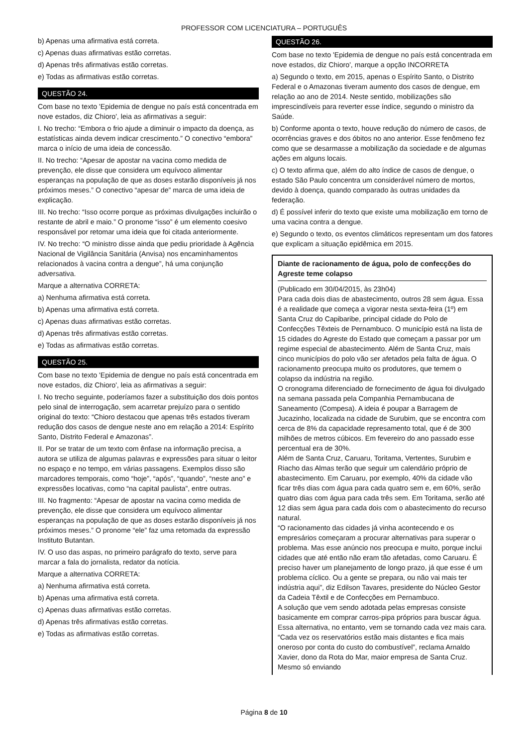PROFESSOR COM LICENCIATURA – PORTUGUÊS
b) Apenas uma afirmativa está correta.
c) Apenas duas afirmativas estão corretas.
d) Apenas três afirmativas estão corretas.
e) Todas as afirmativas estão corretas.
QUESTÃO 24.
Com base no texto 'Epidemia de dengue no país está concentrada em nove estados, diz Chioro', leia as afirmativas a seguir:
I. No trecho: “Embora o frio ajude a diminuir o impacto da doença, as estatísticas ainda devem indicar crescimento.” O conectivo “embora” marca o início de uma ideia de concessão.
II. No trecho: “Apesar de apostar na vacina como medida de prevenção, ele disse que considera um equívoco alimentar esperanças na população de que as doses estarão disponíveis já nos próximos meses.” O conectivo “apesar de” marca de uma ideia de explicação.
III. No trecho: “Isso ocorre porque as próximas divulgações incluirão o restante de abril e maio.” O pronome “isso” é um elemento coesivo responsável por retomar uma ideia que foi citada anteriormente.
IV. No trecho: “O ministro disse ainda que pediu prioridade à Agência Nacional de Vigilância Sanitária (Anvisa) nos encaminhamentos relacionados à vacina contra a dengue”, há uma conjunção adversativa.
Marque a alternativa CORRETA:
a) Nenhuma afirmativa está correta.
b) Apenas uma afirmativa está correta.
c) Apenas duas afirmativas estão corretas.
d) Apenas três afirmativas estão corretas.
e) Todas as afirmativas estão corretas.
QUESTÃO 25.
Com base no texto 'Epidemia de dengue no país está concentrada em nove estados, diz Chioro', leia as afirmativas a seguir:
I. No trecho seguinte, poderíamos fazer a substituição dos dois pontos pelo sinal de interrogação, sem acarretar prejuízo para o sentido original do texto: “Chioro destacou que apenas três estados tiveram redução dos casos de dengue neste ano em relação a 2014: Espírito Santo, Distrito Federal e Amazonas”.
II. Por se tratar de um texto com ênfase na informação precisa, a autora se utiliza de algumas palavras e expressões para situar o leitor no espaço e no tempo, em várias passagens. Exemplos disso são marcadores temporais, como “hoje”, “após”, “quando”, “neste ano” e expressões locativas, como “na capital paulista”, entre outras.
III. No fragmento: “Apesar de apostar na vacina como medida de prevenção, ele disse que considera um equívoco alimentar esperanças na população de que as doses estarão disponíveis já nos próximos meses.” O pronome “ele” faz uma retomada da expressão Instituto Butantan.
IV. O uso das aspas, no primeiro parágrafo do texto, serve para marcar a fala do jornalista, redator da notícia.
Marque a alternativa CORRETA:
a) Nenhuma afirmativa está correta.
b) Apenas uma afirmativa está correta.
c) Apenas duas afirmativas estão corretas.
d) Apenas três afirmativas estão corretas.
e) Todas as afirmativas estão corretas.
QUESTÃO 26.
Com base no texto 'Epidemia de dengue no país está concentrada em nove estados, diz Chioro', marque a opção INCORRETA
a) Segundo o texto, em 2015, apenas o Espírito Santo, o Distrito Federal e o Amazonas tiveram aumento dos casos de dengue, em relação ao ano de 2014. Neste sentido, mobilizações são imprescindíveis para reverter esse índice, segundo o ministro da Saúde.
b) Conforme aponta o texto, houve redução do número de casos, de ocorrências graves e dos óbitos no ano anterior. Esse fenômeno fez como que se desarmasse a mobilização da sociedade e de algumas ações em alguns locais.
c) O texto afirma que, além do alto índice de casos de dengue, o estado São Paulo concentra um considerável número de mortos, devido à doença, quando comparado às outras unidades da federação.
d) É possível inferir do texto que existe uma mobilização em torno de uma vacina contra a dengue.
e) Segundo o texto, os eventos climáticos representam um dos fatores que explicam a situação epidêmica em 2015.
Diante de racionamento de água, polo de confecções do Agreste teme colapso
(Publicado em 30/04/2015, às 23h04)
Para cada dois dias de abastecimento, outros 28 sem água. Essa é a realidade que começa a vigorar nesta sexta-feira (1º) em Santa Cruz do Capibaribe, principal cidade do Polo de Confecções Têxteis de Pernambuco. O município está na lista de 15 cidades do Agreste do Estado que começam a passar por um regime especial de abastecimento. Além de Santa Cruz, mais cinco municípios do polo vão ser afetados pela falta de água. O racionamento preocupa muito os produtores, que temem o colapso da indústria na região.
O cronograma diferenciado de fornecimento de água foi divulgado na semana passada pela Companhia Pernambucana de Saneamento (Compesa). A ideia é poupar a Barragem de Jucazinho, localizada na cidade de Surubim, que se encontra com cerca de 8% da capacidade represamento total, que é de 300 milhões de metros cúbicos. Em fevereiro do ano passado esse percentual era de 30%.
Além de Santa Cruz, Caruaru, Toritama, Vertentes, Surubim e Riacho das Almas terão que seguir um calendário próprio de abastecimento. Em Caruaru, por exemplo, 40% da cidade vão ficar três dias com água para cada quatro sem e, em 60%, serão quatro dias com água para cada três sem. Em Toritama, serão até 12 dias sem água para cada dois com o abastecimento do recurso natural.
“O racionamento das cidades já vinha acontecendo e os empresários começaram a procurar alternativas para superar o problema. Mas esse anúncio nos preocupa e muito, porque inclui cidades que até então não eram tão afetadas, como Caruaru. É preciso haver um planejamento de longo prazo, já que esse é um problema cíclico. Ou a gente se prepara, ou não vai mais ter indústria aqui”, diz Edilson Tavares, presidente do Núcleo Gestor da Cadeia Têxtil e de Confecções em Pernambuco.
A solução que vem sendo adotada pelas empresas consiste basicamente em comprar carros-pipa próprios para buscar água. Essa alternativa, no entanto, vem se tornando cada vez mais cara. “Cada vez os reservatórios estão mais distantes e fica mais oneroso por conta do custo do combustível”, reclama Arnaldo Xavier, dono da Rota do Mar, maior empresa de Santa Cruz. Mesmo só enviando
Página 8 de 10